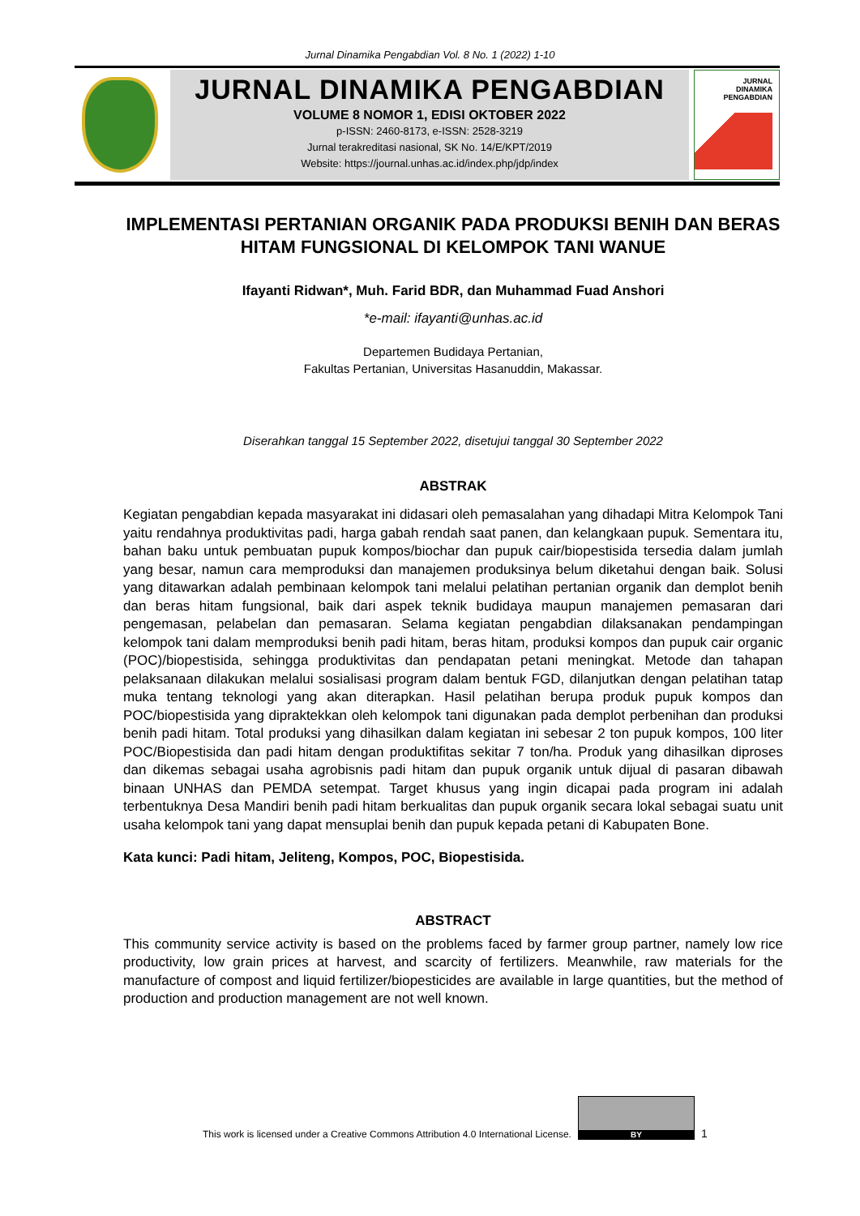Jurnal Dinamika Pengabdian Vol. 8 No. 1 (2022) 1-10
JURNAL DINAMIKA PENGABDIAN
VOLUME 8 NOMOR 1, EDISI OKTOBER 2022
p-ISSN: 2460-8173, e-ISSN: 2528-3219
Jurnal terakreditasi nasional, SK No. 14/E/KPT/2019
Website: https://journal.unhas.ac.id/index.php/jdp/index
JURNAL
DINAMIKA
PENGABDIAN
IMPLEMENTASI PERTANIAN ORGANIK PADA PRODUKSI BENIH DAN BERAS HITAM FUNGSIONAL DI KELOMPOK TANI WANUE
Ifayanti Ridwan*, Muh. Farid BDR, dan Muhammad Fuad Anshori
*e-mail: ifayanti@unhas.ac.id
Departemen Budidaya Pertanian,
Fakultas Pertanian, Universitas Hasanuddin, Makassar.
Diserahkan tanggal 15 September 2022, disetujui tanggal 30 September 2022
ABSTRAK
Kegiatan pengabdian kepada masyarakat ini didasari oleh pemasalahan yang dihadapi Mitra Kelompok Tani yaitu rendahnya produktivitas padi, harga gabah rendah saat panen, dan kelangkaan pupuk. Sementara itu, bahan baku untuk pembuatan pupuk kompos/biochar dan pupuk cair/biopestisida tersedia dalam jumlah yang besar, namun cara memproduksi dan manajemen produksinya belum diketahui dengan baik. Solusi yang ditawarkan adalah pembinaan kelompok tani melalui pelatihan pertanian organik dan demplot benih dan beras hitam fungsional, baik dari aspek teknik budidaya maupun manajemen pemasaran dari pengemasan, pelabelan dan pemasaran. Selama kegiatan pengabdian dilaksanakan pendampingan kelompok tani dalam memproduksi benih padi hitam, beras hitam, produksi kompos dan pupuk cair organic (POC)/biopestisida, sehingga produktivitas dan pendapatan petani meningkat. Metode dan tahapan pelaksanaan dilakukan melalui sosialisasi program dalam bentuk FGD, dilanjutkan dengan pelatihan tatap muka tentang teknologi yang akan diterapkan. Hasil pelatihan berupa produk pupuk kompos dan POC/biopestisida yang dipraktekkan oleh kelompok tani digunakan pada demplot perbenihan dan produksi benih padi hitam. Total produksi yang dihasilkan dalam kegiatan ini sebesar 2 ton pupuk kompos, 100 liter POC/Biopestisida dan padi hitam dengan produktifitas sekitar 7 ton/ha. Produk yang dihasilkan diproses dan dikemas sebagai usaha agrobisnis padi hitam dan pupuk organik untuk dijual di pasaran dibawah binaan UNHAS dan PEMDA setempat. Target khusus yang ingin dicapai pada program ini adalah terbentuknya Desa Mandiri benih padi hitam berkualitas dan pupuk organik secara lokal sebagai suatu unit usaha kelompok tani yang dapat mensuplai benih dan pupuk kepada petani di Kabupaten Bone.
Kata kunci: Padi hitam, Jeliteng, Kompos, POC, Biopestisida.
ABSTRACT
This community service activity is based on the problems faced by farmer group partner, namely low rice productivity, low grain prices at harvest, and scarcity of fertilizers. Meanwhile, raw materials for the manufacture of compost and liquid fertilizer/biopesticides are available in large quantities, but the method of production and production management are not well known.
This work is licensed under a Creative Commons Attribution 4.0 International License.
BY
1